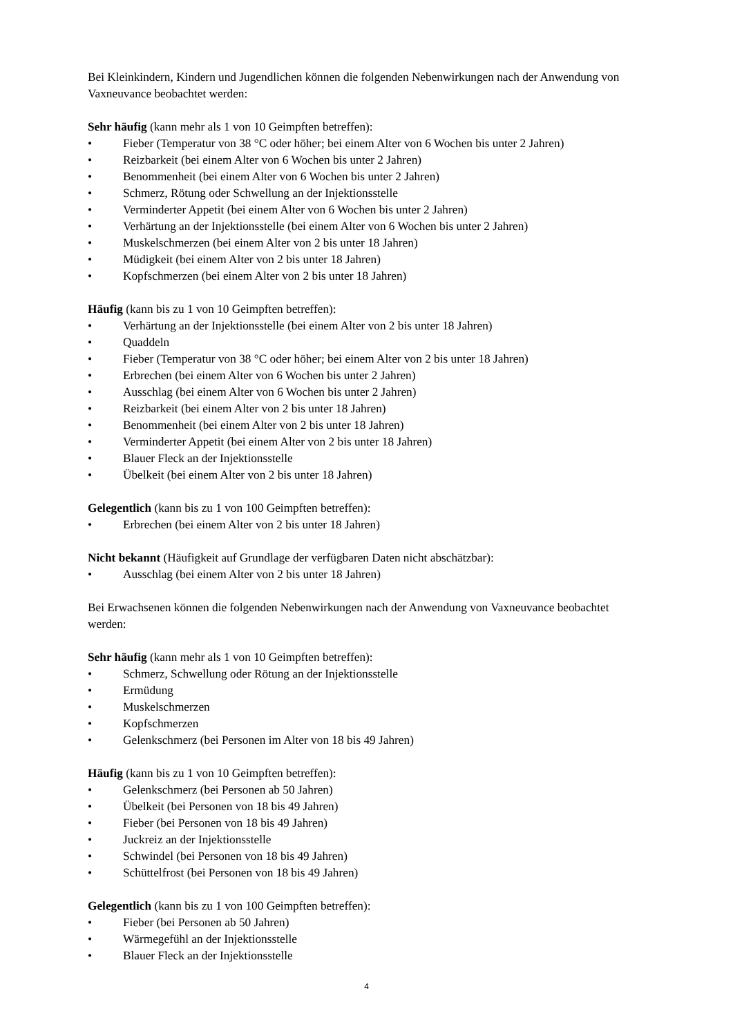Bei Kleinkindern, Kindern und Jugendlichen können die folgenden Nebenwirkungen nach der Anwendung von Vaxneuvance beobachtet werden:
Sehr häufig (kann mehr als 1 von 10 Geimpften betreffen):
• Fieber (Temperatur von 38 °C oder höher; bei einem Alter von 6 Wochen bis unter 2 Jahren)
• Reizbarkeit (bei einem Alter von 6 Wochen bis unter 2 Jahren)
• Benommenheit (bei einem Alter von 6 Wochen bis unter 2 Jahren)
• Schmerz, Rötung oder Schwellung an der Injektionsstelle
• Verminderter Appetit (bei einem Alter von 6 Wochen bis unter 2 Jahren)
• Verhärtung an der Injektionsstelle (bei einem Alter von 6 Wochen bis unter 2 Jahren)
• Muskelschmerzen (bei einem Alter von 2 bis unter 18 Jahren)
• Müdigkeit (bei einem Alter von 2 bis unter 18 Jahren)
• Kopfschmerzen (bei einem Alter von 2 bis unter 18 Jahren)
Häufig (kann bis zu 1 von 10 Geimpften betreffen):
• Verhärtung an der Injektionsstelle (bei einem Alter von 2 bis unter 18 Jahren)
• Quaddeln
• Fieber (Temperatur von 38 °C oder höher; bei einem Alter von 2 bis unter 18 Jahren)
• Erbrechen (bei einem Alter von 6 Wochen bis unter 2 Jahren)
• Ausschlag (bei einem Alter von 6 Wochen bis unter 2 Jahren)
• Reizbarkeit (bei einem Alter von 2 bis unter 18 Jahren)
• Benommenheit (bei einem Alter von 2 bis unter 18 Jahren)
• Verminderter Appetit (bei einem Alter von 2 bis unter 18 Jahren)
• Blauer Fleck an der Injektionsstelle
• Übelkeit (bei einem Alter von 2 bis unter 18 Jahren)
Gelegentlich (kann bis zu 1 von 100 Geimpften betreffen):
• Erbrechen (bei einem Alter von 2 bis unter 18 Jahren)
Nicht bekannt (Häufigkeit auf Grundlage der verfügbaren Daten nicht abschätzbar):
• Ausschlag (bei einem Alter von 2 bis unter 18 Jahren)
Bei Erwachsenen können die folgenden Nebenwirkungen nach der Anwendung von Vaxneuvance beobachtet werden:
Sehr häufig (kann mehr als 1 von 10 Geimpften betreffen):
• Schmerz, Schwellung oder Rötung an der Injektionsstelle
• Ermüdung
• Muskelschmerzen
• Kopfschmerzen
• Gelenkschmerz (bei Personen im Alter von 18 bis 49 Jahren)
Häufig (kann bis zu 1 von 10 Geimpften betreffen):
• Gelenkschmerz (bei Personen ab 50 Jahren)
• Übelkeit (bei Personen von 18 bis 49 Jahren)
• Fieber (bei Personen von 18 bis 49 Jahren)
• Juckreiz an der Injektionsstelle
• Schwindel (bei Personen von 18 bis 49 Jahren)
• Schüttelfrost (bei Personen von 18 bis 49 Jahren)
Gelegentlich (kann bis zu 1 von 100 Geimpften betreffen):
• Fieber (bei Personen ab 50 Jahren)
• Wärmegefühl an der Injektionsstelle
• Blauer Fleck an der Injektionsstelle
4